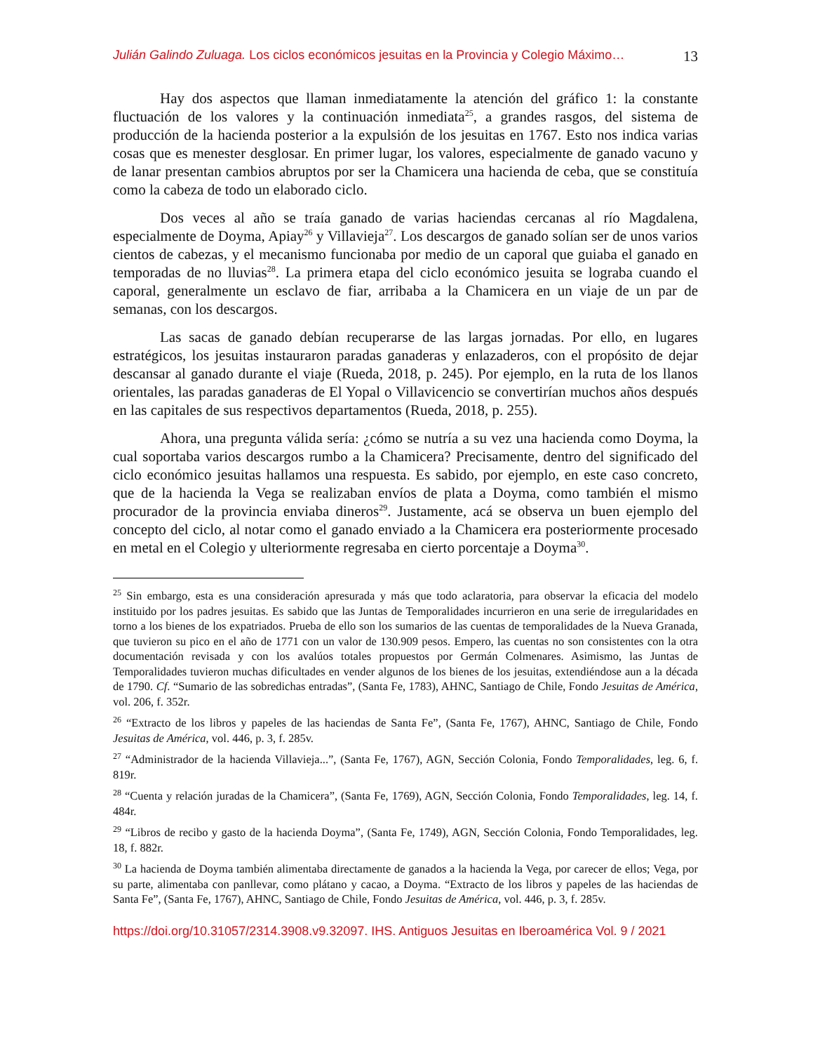Julián Galindo Zuluaga. Los ciclos económicos jesuitas en la Provincia y Colegio Máximo… 13
Hay dos aspectos que llaman inmediatamente la atención del gráfico 1: la constante fluctuación de los valores y la continuación inmediata<sup>25</sup>, a grandes rasgos, del sistema de producción de la hacienda posterior a la expulsión de los jesuitas en 1767. Esto nos indica varias cosas que es menester desglosar. En primer lugar, los valores, especialmente de ganado vacuno y de lanar presentan cambios abruptos por ser la Chamicera una hacienda de ceba, que se constituía como la cabeza de todo un elaborado ciclo.
Dos veces al año se traía ganado de varias haciendas cercanas al río Magdalena, especialmente de Doyma, Apiay<sup>26</sup> y Villavieja<sup>27</sup>. Los descargos de ganado solían ser de unos varios cientos de cabezas, y el mecanismo funcionaba por medio de un caporal que guiaba el ganado en temporadas de no lluvias<sup>28</sup>. La primera etapa del ciclo económico jesuita se lograba cuando el caporal, generalmente un esclavo de fiar, arribaba a la Chamicera en un viaje de un par de semanas, con los descargos.
Las sacas de ganado debían recuperarse de las largas jornadas. Por ello, en lugares estratégicos, los jesuitas instauraron paradas ganaderas y enlazaderos, con el propósito de dejar descansar al ganado durante el viaje (Rueda, 2018, p. 245). Por ejemplo, en la ruta de los llanos orientales, las paradas ganaderas de El Yopal o Villavicencio se convertirían muchos años después en las capitales de sus respectivos departamentos (Rueda, 2018, p. 255).
Ahora, una pregunta válida sería: ¿cómo se nutría a su vez una hacienda como Doyma, la cual soportaba varios descargos rumbo a la Chamicera? Precisamente, dentro del significado del ciclo económico jesuitas hallamos una respuesta. Es sabido, por ejemplo, en este caso concreto, que de la hacienda la Vega se realizaban envíos de plata a Doyma, como también el mismo procurador de la provincia enviaba dineros<sup>29</sup>. Justamente, acá se observa un buen ejemplo del concepto del ciclo, al notar como el ganado enviado a la Chamicera era posteriormente procesado en metal en el Colegio y ulteriormente regresaba en cierto porcentaje a Doyma<sup>30</sup>.
<sup>25</sup> Sin embargo, esta es una consideración apresurada y más que todo aclaratoria, para observar la eficacia del modelo instituido por los padres jesuitas. Es sabido que las Juntas de Temporalidades incurrieron en una serie de irregularidades en torno a los bienes de los expatriados. Prueba de ello son los sumarios de las cuentas de temporalidades de la Nueva Granada, que tuvieron su pico en el año de 1771 con un valor de 130.909 pesos. Empero, las cuentas no son consistentes con la otra documentación revisada y con los avalúos totales propuestos por Germán Colmenares. Asimismo, las Juntas de Temporalidades tuvieron muchas dificultades en vender algunos de los bienes de los jesuitas, extendiéndose aun a la década de 1790. Cf. “Sumario de las sobredichas entradas”, (Santa Fe, 1783), AHNC, Santiago de Chile, Fondo Jesuitas de América, vol. 206, f. 352r.
<sup>26</sup> “Extracto de los libros y papeles de las haciendas de Santa Fe”, (Santa Fe, 1767), AHNC, Santiago de Chile, Fondo Jesuitas de América, vol. 446, p. 3, f. 285v.
<sup>27</sup> “Administrador de la hacienda Villavieja...”, (Santa Fe, 1767), AGN, Sección Colonia, Fondo Temporalidades, leg. 6, f. 819r.
<sup>28</sup> “Cuenta y relación juradas de la Chamicera”, (Santa Fe, 1769), AGN, Sección Colonia, Fondo Temporalidades, leg. 14, f. 484r.
<sup>29</sup> “Libros de recibo y gasto de la hacienda Doyma”, (Santa Fe, 1749), AGN, Sección Colonia, Fondo Temporalidades, leg. 18, f. 882r.
<sup>30</sup> La hacienda de Doyma también alimentaba directamente de ganados a la hacienda la Vega, por carecer de ellos; Vega, por su parte, alimentaba con panllevar, como plátano y cacao, a Doyma. “Extracto de los libros y papeles de las haciendas de Santa Fe”, (Santa Fe, 1767), AHNC, Santiago de Chile, Fondo Jesuitas de América, vol. 446, p. 3, f. 285v.
https://doi.org/10.31057/2314.3908.v9.32097. IHS. Antiguos Jesuitas en Iberoamérica Vol. 9 / 2021